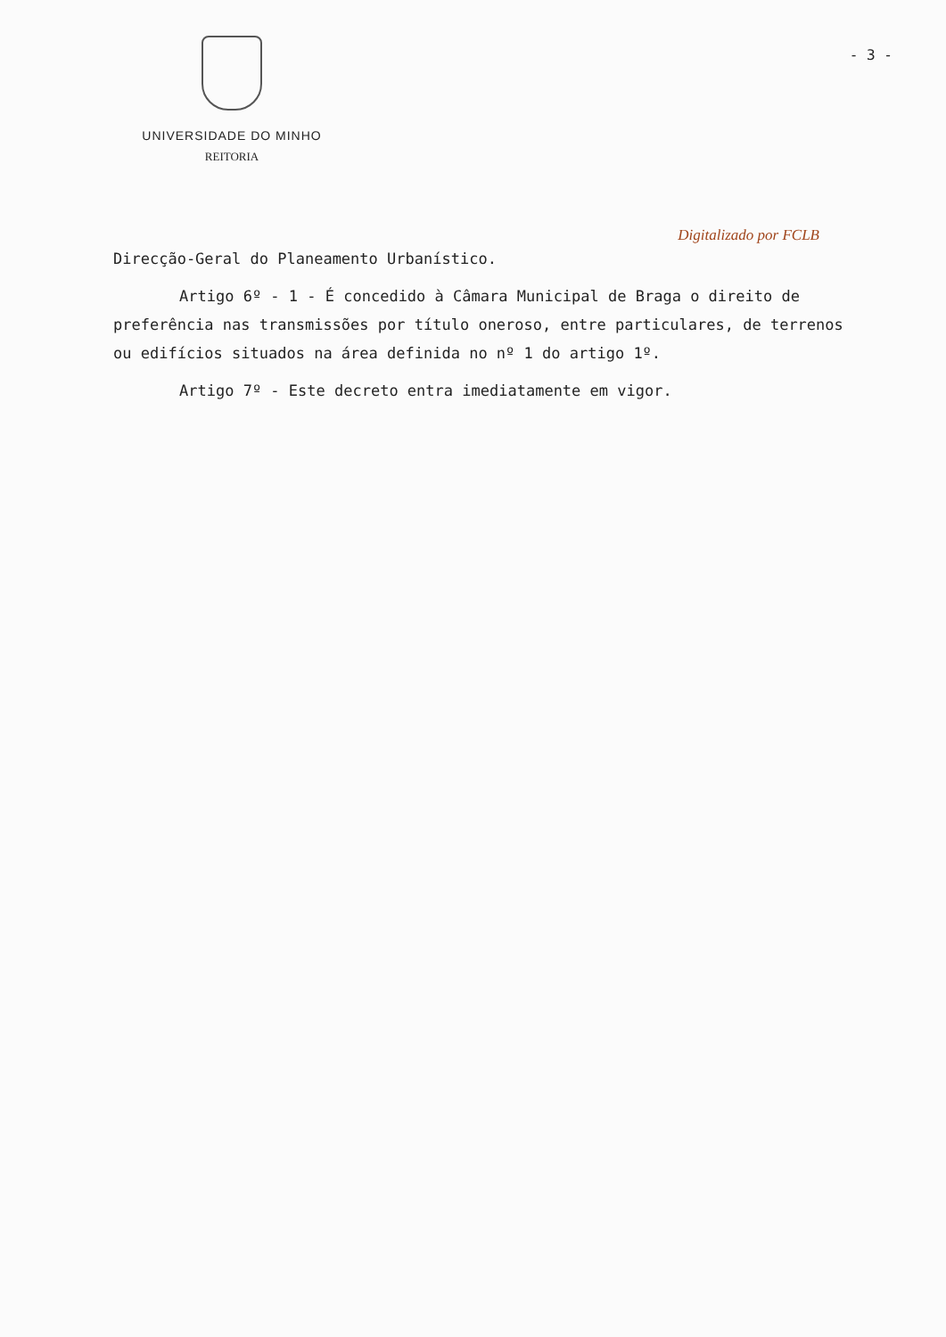UNIVERSIDADE DO MINHO
REITORIA
- 3 -
Digitalizado por FCLB
Direcção-Geral do Planeamento Urbanístico.
Artigo 6º - 1 - É concedido à Câmara Municipal de Braga o direito de preferência nas transmissões por título oneroso, entre particulares, de terrenos ou edifícios situados na área definida no nº 1 do artigo 1º.
Artigo 7º - Este decreto entra imediatamente em vigor.